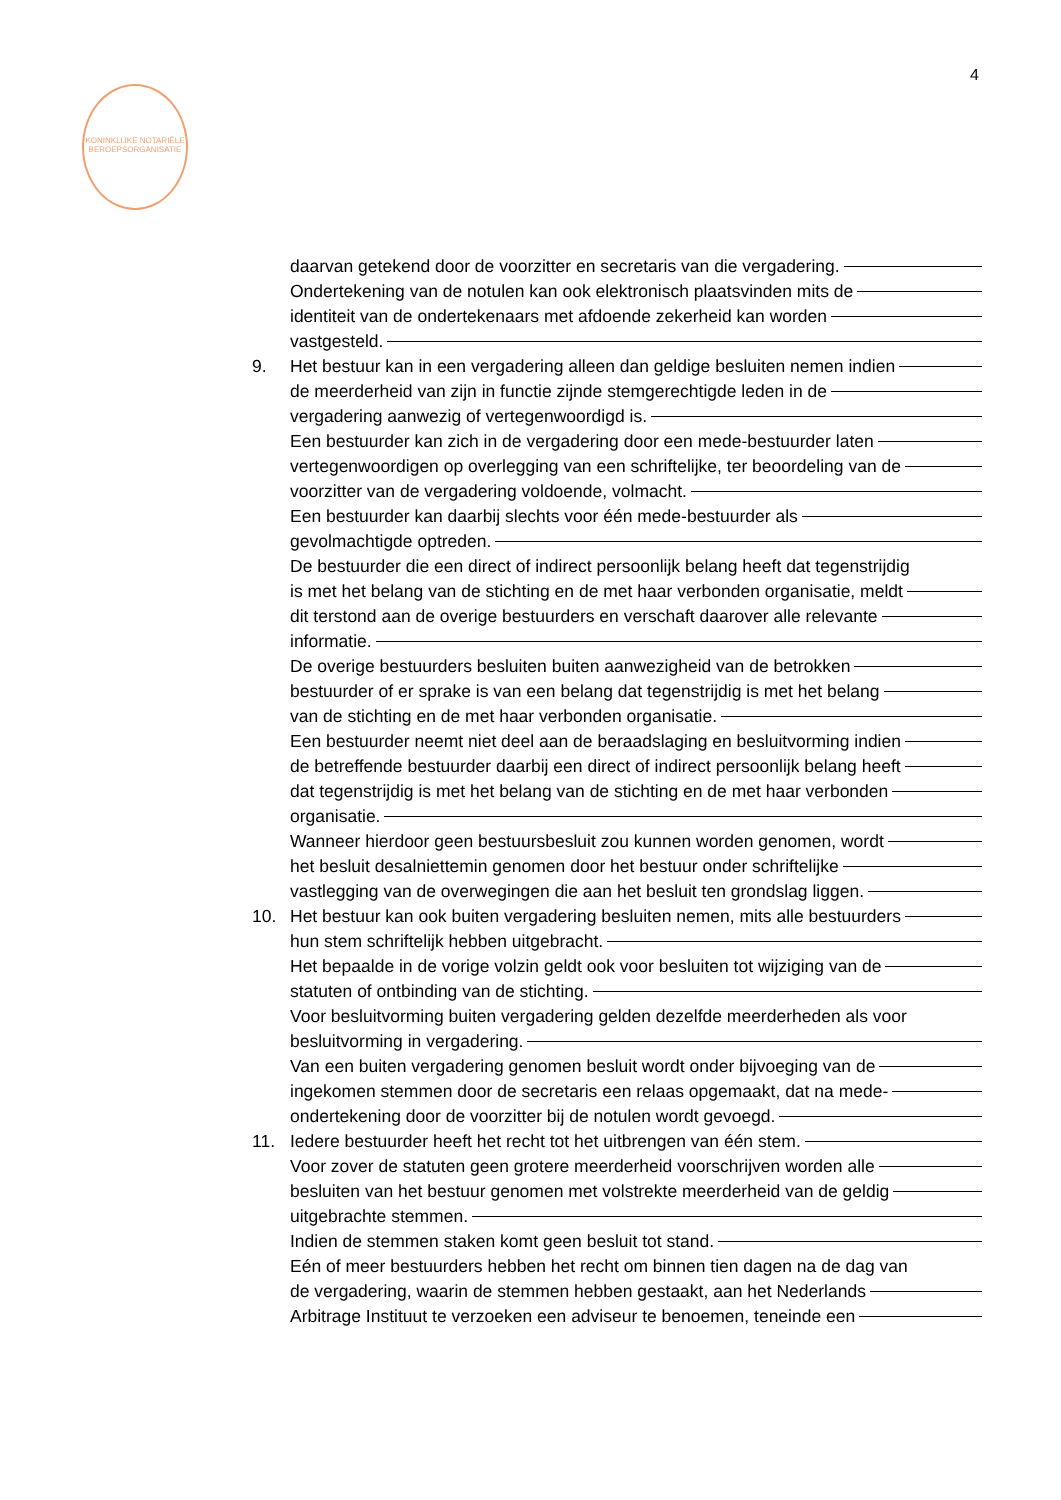4
KONINKLIJKE NOTARIËLE BEROEPSORGANISATIE
daarvan getekend door de voorzitter en secretaris van die vergadering.
Ondertekening van de notulen kan ook elektronisch plaatsvinden mits de
identiteit van de ondertekenaars met afdoende zekerheid kan worden
vastgesteld.
9. Het bestuur kan in een vergadering alleen dan geldige besluiten nemen indien
de meerderheid van zijn in functie zijnde stemgerechtigde leden in de
vergadering aanwezig of vertegenwoordigd is.
Een bestuurder kan zich in de vergadering door een mede-bestuurder laten
vertegenwoordigen op overlegging van een schriftelijke, ter beoordeling van de
voorzitter van de vergadering voldoende, volmacht.
Een bestuurder kan daarbij slechts voor één mede-bestuurder als
gevolmachtigde optreden.
De bestuurder die een direct of indirect persoonlijk belang heeft dat tegenstrijdig
is met het belang van de stichting en de met haar verbonden organisatie, meldt
dit terstond aan de overige bestuurders en verschaft daarover alle relevante
informatie.
De overige bestuurders besluiten buiten aanwezigheid van de betrokken
bestuurder of er sprake is van een belang dat tegenstrijdig is met het belang
van de stichting en de met haar verbonden organisatie.
Een bestuurder neemt niet deel aan de beraadslaging en besluitvorming indien
de betreffende bestuurder daarbij een direct of indirect persoonlijk belang heeft
dat tegenstrijdig is met het belang van de stichting en de met haar verbonden
organisatie.
Wanneer hierdoor geen bestuursbesluit zou kunnen worden genomen, wordt
het besluit desalniettemin genomen door het bestuur onder schriftelijke
vastlegging van de overwegingen die aan het besluit ten grondslag liggen.
10. Het bestuur kan ook buiten vergadering besluiten nemen, mits alle bestuurders
hun stem schriftelijk hebben uitgebracht.
Het bepaalde in de vorige volzin geldt ook voor besluiten tot wijziging van de
statuten of ontbinding van de stichting.
Voor besluitvorming buiten vergadering gelden dezelfde meerderheden als voor
besluitvorming in vergadering.
Van een buiten vergadering genomen besluit wordt onder bijvoeging van de
ingekomen stemmen door de secretaris een relaas opgemaakt, dat na mede-
ondertekening door de voorzitter bij de notulen wordt gevoegd.
11. Iedere bestuurder heeft het recht tot het uitbrengen van één stem.
Voor zover de statuten geen grotere meerderheid voorschrijven worden alle
besluiten van het bestuur genomen met volstrekte meerderheid van de geldig
uitgebrachte stemmen.
Indien de stemmen staken komt geen besluit tot stand.
Eén of meer bestuurders hebben het recht om binnen tien dagen na de dag van
de vergadering, waarin de stemmen hebben gestaakt, aan het Nederlands
Arbitrage Instituut te verzoeken een adviseur te benoemen, teneinde een